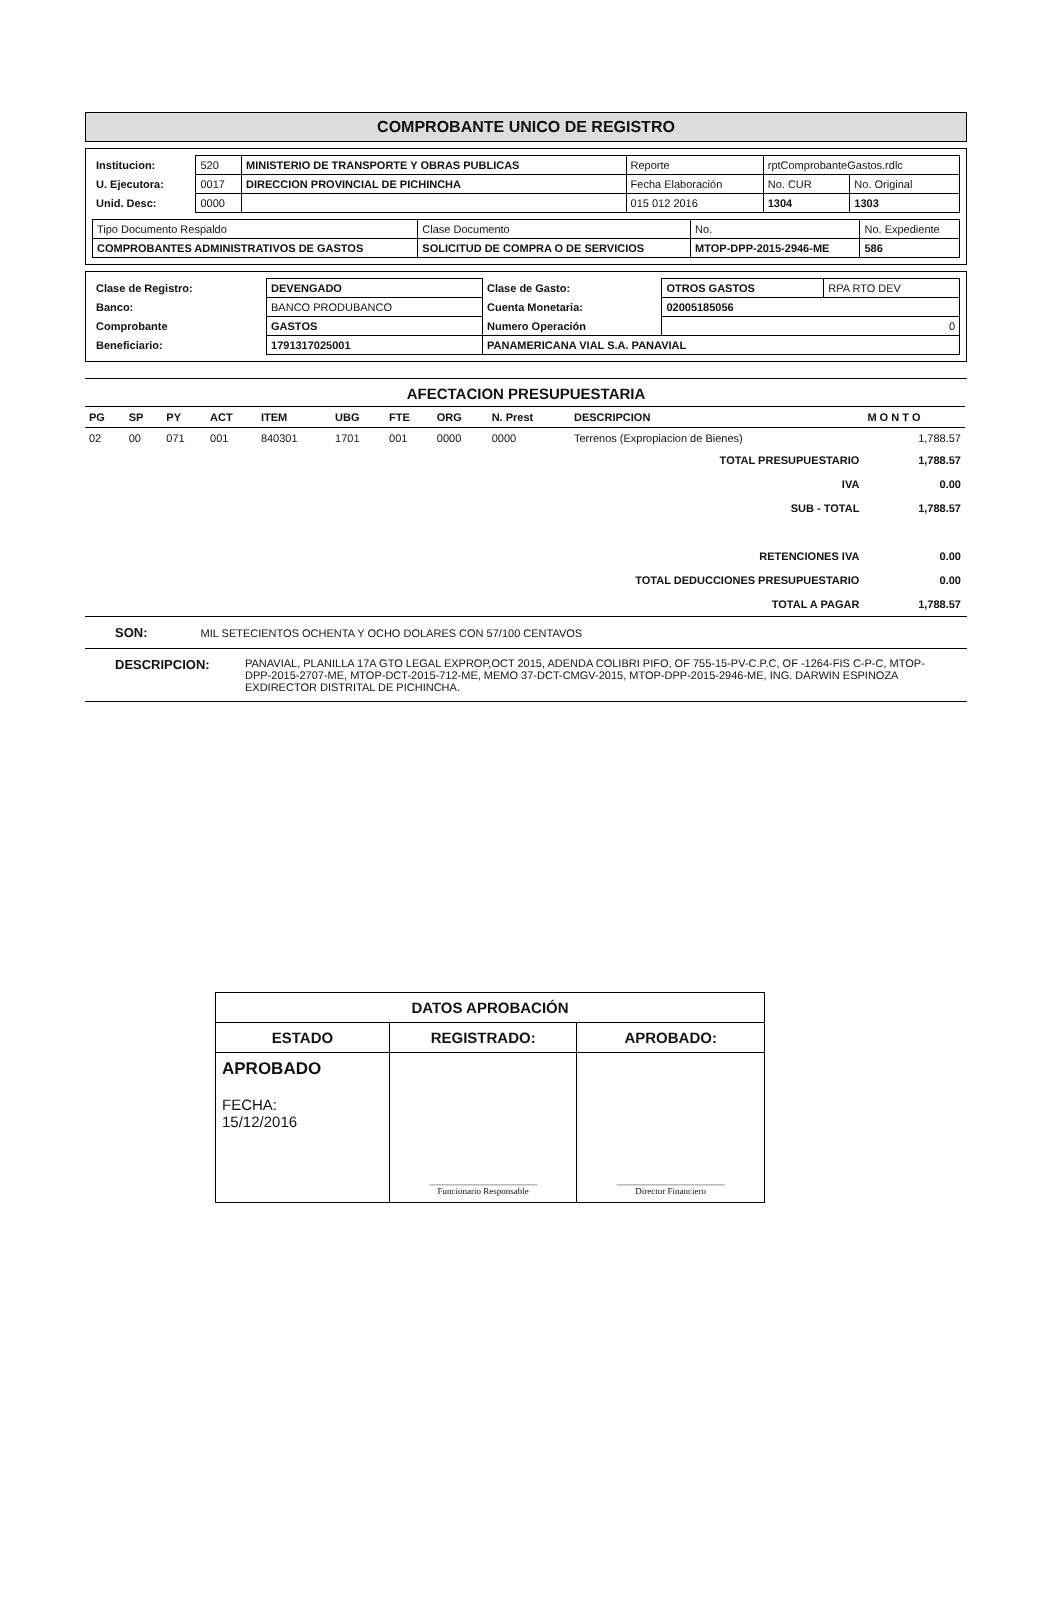COMPROBANTE UNICO DE REGISTRO
| Institucion: | 520 | MINISTERIO DE TRANSPORTE Y OBRAS PUBLICAS | Reporte | rptComprobanteGastos.rdlc | |
| U. Ejecutora: | 0017 | DIRECCION PROVINCIAL DE PICHINCHA | Fecha Elaboración | No. CUR | No. Original |
| Unid. Desc: | 0000 | | 015 012 2016 | 1304 | 1303 |
| Tipo Documento Respaldo | Clase Documento | No. | No. Expediente |
| COMPROBANTES ADMINISTRATIVOS DE GASTOS | SOLICITUD DE COMPRA O DE SERVICIOS | MTOP-DPP-2015-2946-ME | 586 |
| Clase de Registro: | DEVENGADO | Clase de Gasto: | OTROS GASTOS | RPA RTO DEV |
| Banco: | BANCO PRODUBANCO | Cuenta Monetaria: | 02005185056 | |
| Comprobante | GASTOS | Numero Operación | 0 | |
| Beneficiario: | 1791317025001 | PANAMERICANA VIAL S.A. PANAVIAL | | |
AFECTACION PRESUPUESTARIA
| PG | SP | PY | ACT | ITEM | UBG | FTE | ORG | N. Prest | DESCRIPCION | M O N T O |
| --- | --- | --- | --- | --- | --- | --- | --- | --- | --- | --- |
| 02 | 00 | 071 | 001 | 840301 | 1701 | 001 | 0000 | 0000 | Terrenos (Expropiacion de Bienes) | 1,788.57 |
| TOTAL PRESUPUESTARIO | | | | | | | | | | 1,788.57 |
| IVA | | | | | | | | | | 0.00 |
| SUB - TOTAL | | | | | | | | | | 1,788.57 |
| RETENCIONES IVA | | | | | | | | | | 0.00 |
| TOTAL DEDUCCIONES PRESUPUESTARIO | | | | | | | | | | 0.00 |
| TOTAL A PAGAR | | | | | | | | | | 1,788.57 |
SON: MIL SETECIENTOS OCHENTA Y OCHO DOLARES CON 57/100 CENTAVOS
DESCRIPCION:
PANAVIAL, PLANILLA 17A GTO LEGAL EXPROP,OCT 2015, ADENDA COLIBRI PIFO, OF 755-15-PV-C.P.C, OF -1264-FIS C-P-C, MTOP-DPP-2015-2707-ME, MTOP-DCT-2015-712-ME, MEMO 37-DCT-CMGV-2015, MTOP-DPP-2015-2946-ME, ING. DARWIN ESPINOZA EXDIRECTOR DISTRITAL DE PICHINCHA.
| DATOS APROBACIÓN | | |
| --- | --- | --- |
| ESTADO | REGISTRADO: | APROBADO: |
| APROBADO FECHA: 15/12/2016 | ________________________ Funcionario Responsable | ________________________ Director Financiero |